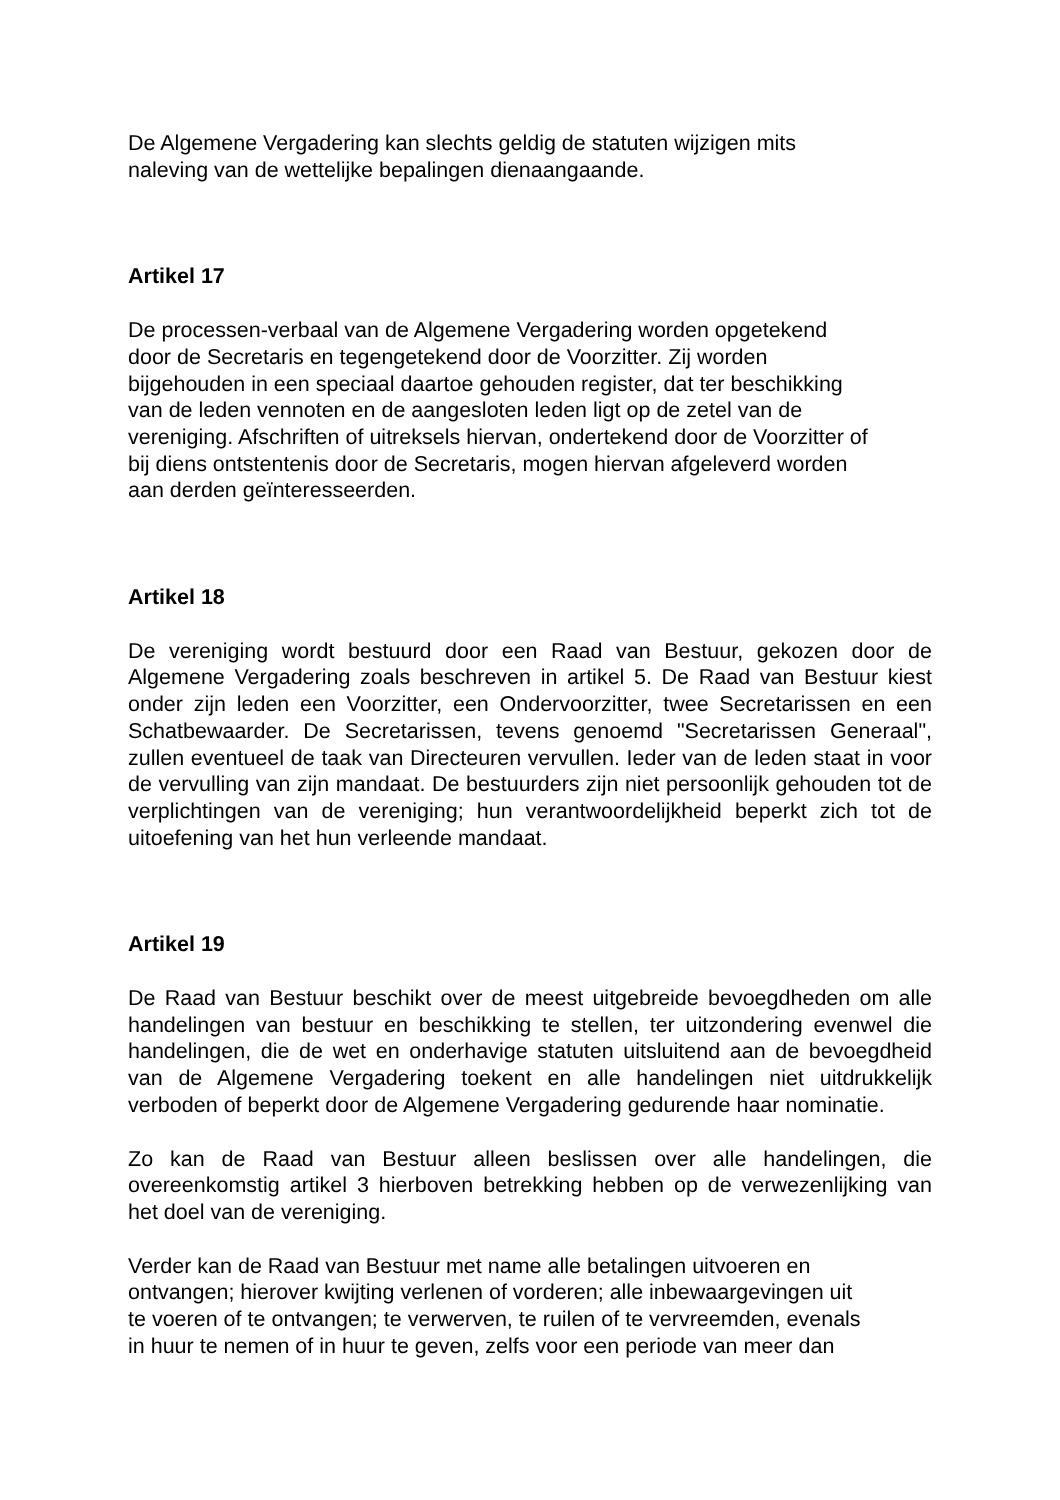De Algemene Vergadering kan slechts geldig de statuten wijzigen mits
naleving van de wettelijke bepalingen dienaangaande.
Artikel 17
De processen-verbaal van de Algemene Vergadering worden opgetekend
door de Secretaris en tegengetekend door de Voorzitter. Zij worden
bijgehouden in een speciaal daartoe gehouden register, dat ter beschikking
van de leden vennoten en de aangesloten leden ligt op de zetel van de
vereniging. Afschriften of uitreksels hiervan, ondertekend door de Voorzitter of
bij diens ontstentenis door de Secretaris, mogen hiervan afgeleverd worden
aan derden geïnteresseerden.
Artikel 18
De vereniging wordt bestuurd door een Raad van Bestuur, gekozen door de Algemene Vergadering zoals beschreven in artikel 5. De Raad van Bestuur kiest onder zijn leden een Voorzitter, een Ondervoorzitter, twee Secretarissen en een Schatbewaarder. De Secretarissen, tevens genoemd "Secretarissen Generaal", zullen eventueel de taak van Directeuren vervullen. Ieder van de leden staat in voor de vervulling van zijn mandaat. De bestuurders zijn niet persoonlijk gehouden tot de verplichtingen van de vereniging; hun verantwoordelijkheid beperkt zich tot de uitoefening van het hun verleende mandaat.
Artikel 19
De Raad van Bestuur beschikt over de meest uitgebreide bevoegdheden om alle handelingen van bestuur en beschikking te stellen, ter uitzondering evenwel die handelingen, die de wet en onderhavige statuten uitsluitend aan de bevoegdheid van de Algemene Vergadering toekent en alle handelingen niet uitdrukkelijk verboden of beperkt door de Algemene Vergadering gedurende haar nominatie.
Zo kan de Raad van Bestuur alleen beslissen over alle handelingen, die overeenkomstig artikel 3 hierboven betrekking hebben op de verwezenlijking van het doel van de vereniging.
Verder kan de Raad van Bestuur met name alle betalingen uitvoeren en
ontvangen; hierover kwijting verlenen of vorderen; alle inbewaargevingen uit
te voeren of te ontvangen; te verwerven, te ruilen of te vervreemden, evenals
in huur te nemen of in huur te geven, zelfs voor een periode van meer dan